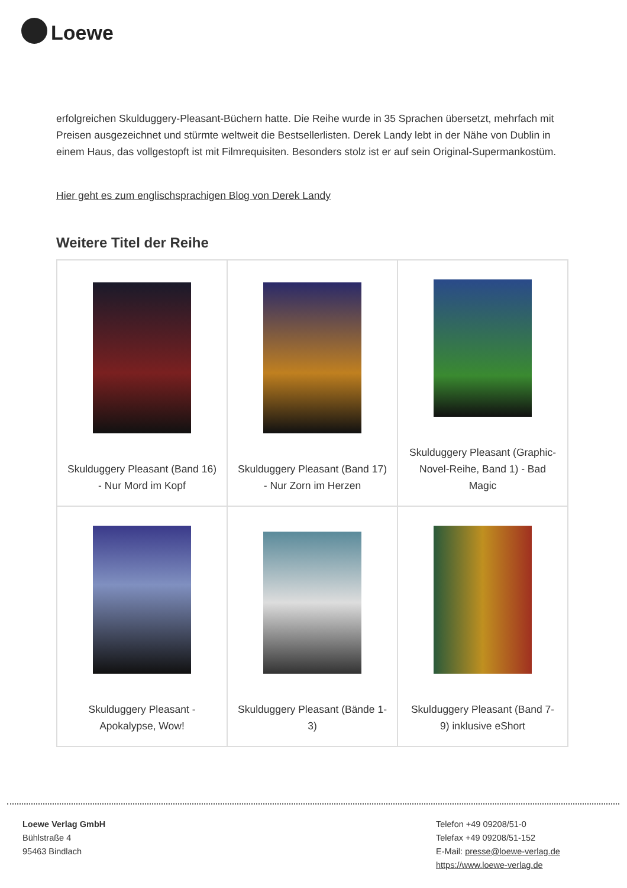Loewe
erfolgreichen Skulduggery-Pleasant-Büchern hatte. Die Reihe wurde in 35 Sprachen übersetzt, mehrfach mit Preisen ausgezeichnet und stürmte weltweit die Bestsellerlisten. Derek Landy lebt in der Nähe von Dublin in einem Haus, das vollgestopft ist mit Filmrequisiten. Besonders stolz ist er auf sein Original-Supermankostüm.
Hier geht es zum englischsprachigen Blog von Derek Landy
Weitere Titel der Reihe
| Skulduggery Pleasant (Band 16) - Nur Mord im Kopf | Skulduggery Pleasant (Band 17) - Nur Zorn im Herzen | Skulduggery Pleasant (Graphic-Novel-Reihe, Band 1) - Bad Magic |
| Skulduggery Pleasant - Apokalypse, Wow! | Skulduggery Pleasant (Bände 1-3) | Skulduggery Pleasant (Band 7-9) inklusive eShort |
Loewe Verlag GmbH
Bühlstraße 4
95463 Bindlach
Telefon +49 09208/51-0
Telefax +49 09208/51-152
E-Mail: presse@loewe-verlag.de
https://www.loewe-verlag.de